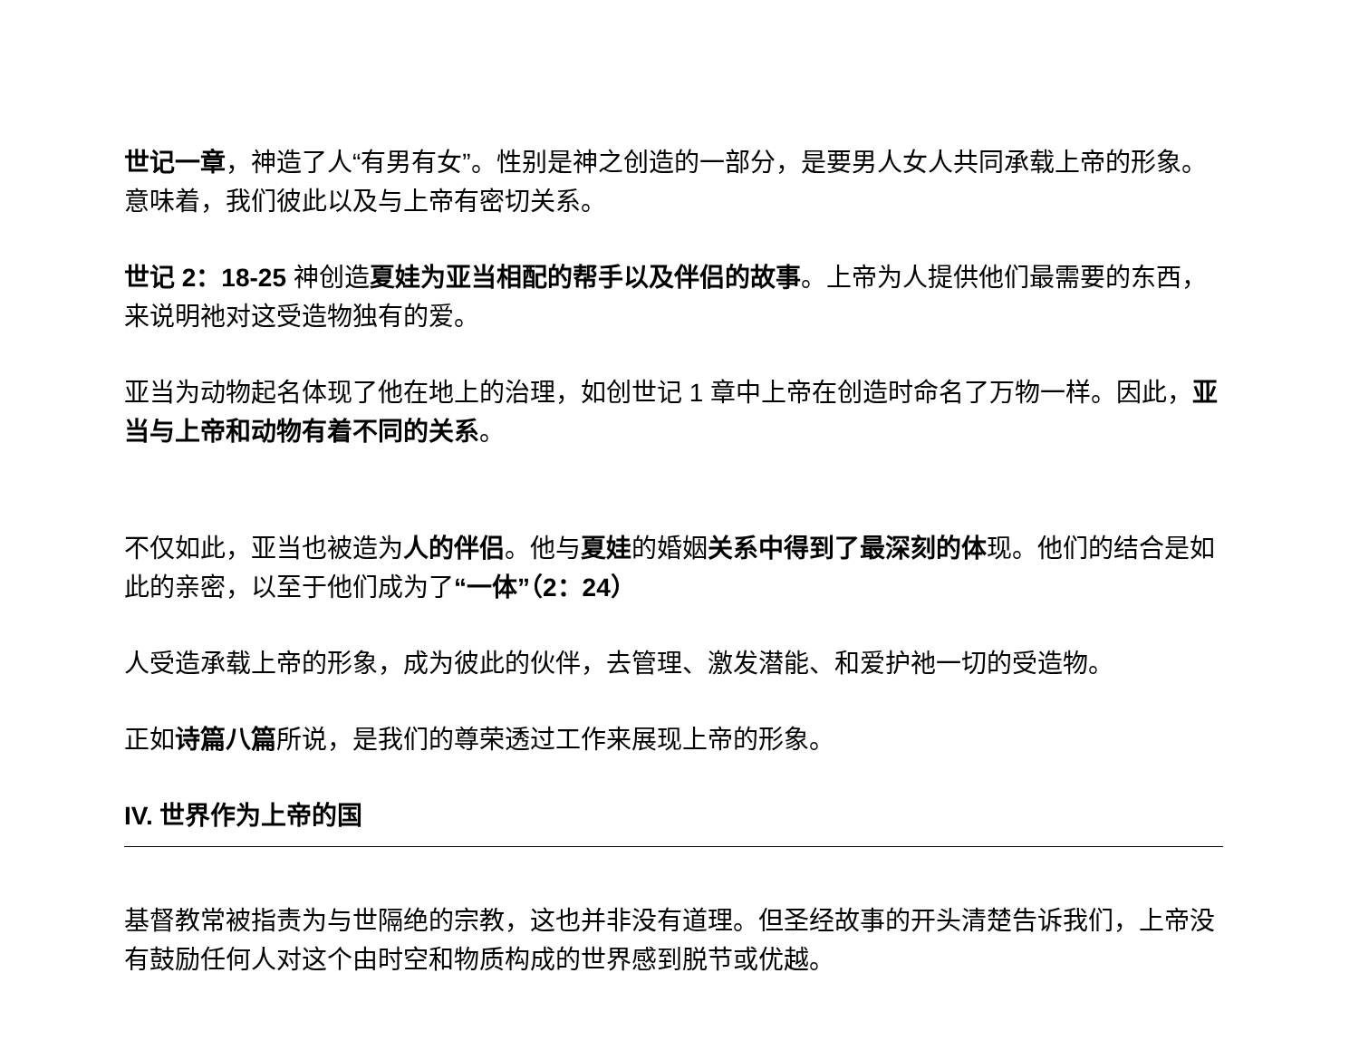世记一章，神造了人“有男有女”。性别是神之创造的一部分，是要男人女人共同承载上帝的形象。意味着，我们彼此以及与上帝有密切关系。
世记 2：18-25 神创造夏娃为亚当相配的帮手以及伴侣的故事。上帝为人提供他们最需要的东西，来说明祂对这受造物独有的爱。
亚当为动物起名体现了他在地上的治理，如创世记 1 章中上帝在创造时命名了万物一样。因此，亚当与上帝和动物有着不同的关系。
不仅如此，亚当也被造为人的伴侣。他与夏娃的婚姻关系中得到了最深刻的体现。他们的结合是如此的亲密，以至于他们成为了“一体”（2：24）
人受造承载上帝的形象，成为彼此的伙伴，去管理、激发潜能、和爱护祂一切的受造物。
正如诗篇八篇所说，是我们的尊荣透过工作来展现上帝的形象。
IV. 世界作为上帝的国
基督教常被指责为与世隔绝的宗教，这也并非没有道理。但圣经故事的开头清楚告诉我们，上帝没有鼓励任何人对这个由时空和物质构成的世界感到脱节或优越。